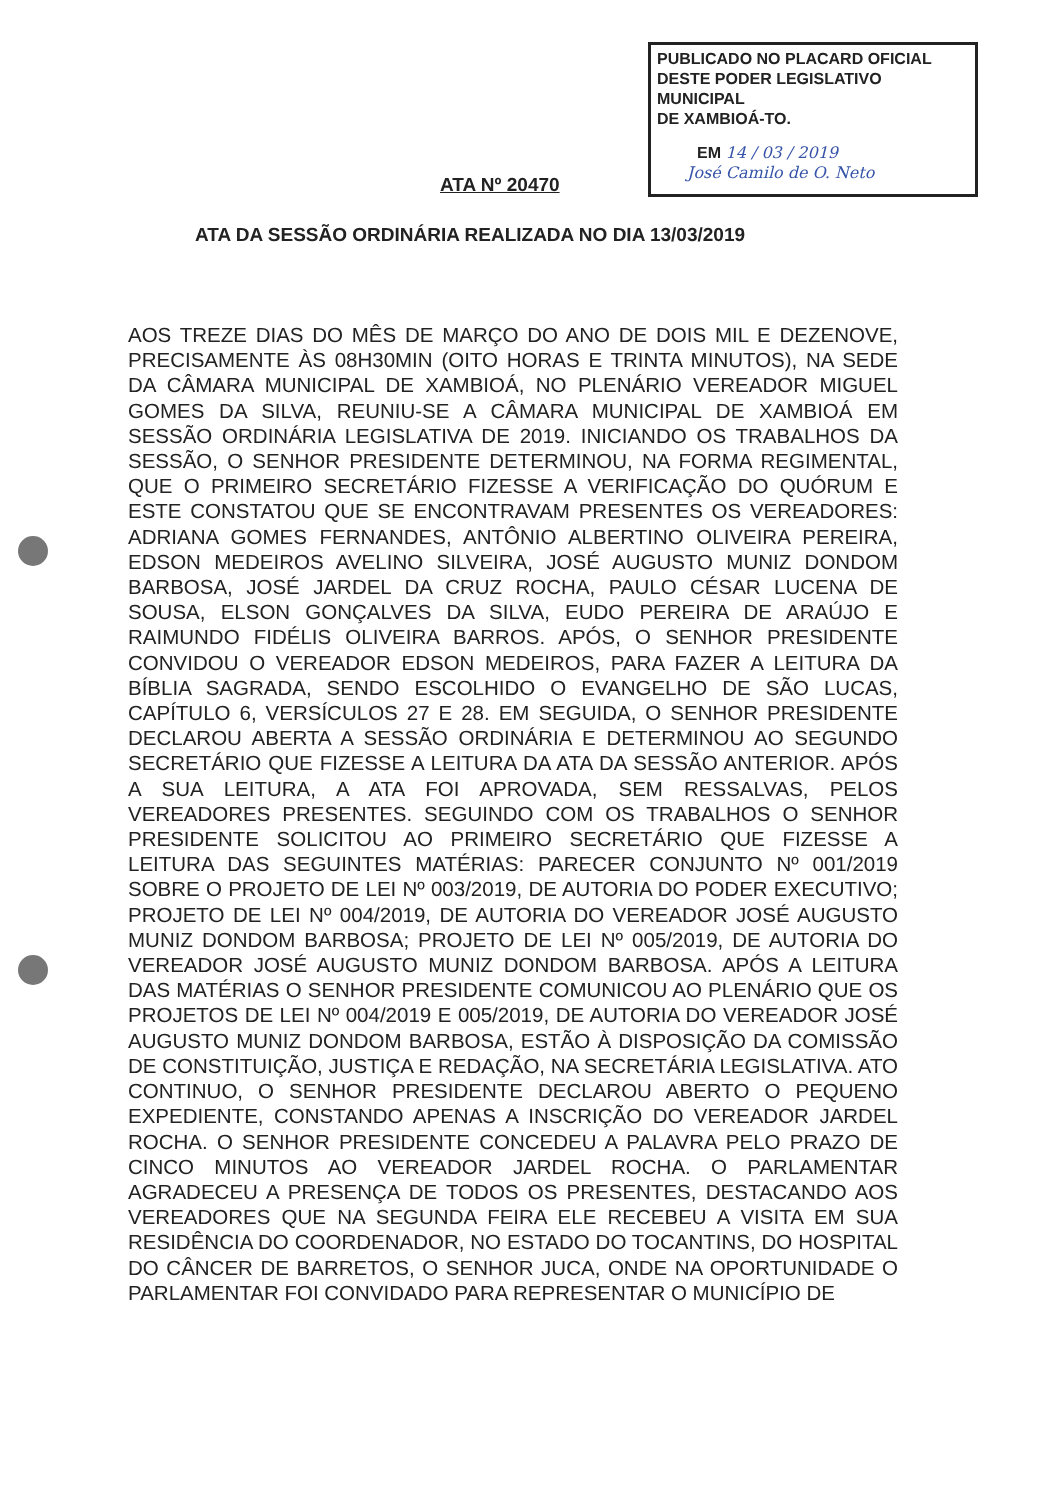PUBLICADO NO PLACARD OFICIAL
DESTE PODER LEGISLATIVO MUNICIPAL
DE XAMBIOÁ-TO.
EM 14 / 03 / 2019
José Camilo de O. Neto
ATA Nº 20470
ATA DA SESSÃO ORDINÁRIA REALIZADA NO DIA 13/03/2019
AOS TREZE DIAS DO MÊS DE MARÇO DO ANO DE DOIS MIL E DEZENOVE, PRECISAMENTE ÀS 08H30MIN (OITO HORAS E TRINTA MINUTOS), NA SEDE DA CÂMARA MUNICIPAL DE XAMBIOÁ, NO PLENÁRIO VEREADOR MIGUEL GOMES DA SILVA, REUNIU-SE A CÂMARA MUNICIPAL DE XAMBIOÁ EM SESSÃO ORDINÁRIA LEGISLATIVA DE 2019. INICIANDO OS TRABALHOS DA SESSÃO, O SENHOR PRESIDENTE DETERMINOU, NA FORMA REGIMENTAL, QUE O PRIMEIRO SECRETÁRIO FIZESSE A VERIFICAÇÃO DO QUÓRUM E ESTE CONSTATOU QUE SE ENCONTRAVAM PRESENTES OS VEREADORES: ADRIANA GOMES FERNANDES, ANTÔNIO ALBERTINO OLIVEIRA PEREIRA, EDSON MEDEIROS AVELINO SILVEIRA, JOSÉ AUGUSTO MUNIZ DONDOM BARBOSA, JOSÉ JARDEL DA CRUZ ROCHA, PAULO CÉSAR LUCENA DE SOUSA, ELSON GONÇALVES DA SILVA, EUDO PEREIRA DE ARAÚJO E RAIMUNDO FIDÉLIS OLIVEIRA BARROS. APÓS, O SENHOR PRESIDENTE CONVIDOU O VEREADOR EDSON MEDEIROS, PARA FAZER A LEITURA DA BÍBLIA SAGRADA, SENDO ESCOLHIDO O EVANGELHO DE SÃO LUCAS, CAPÍTULO 6, VERSÍCULOS 27 E 28. EM SEGUIDA, O SENHOR PRESIDENTE DECLAROU ABERTA A SESSÃO ORDINÁRIA E DETERMINOU AO SEGUNDO SECRETÁRIO QUE FIZESSE A LEITURA DA ATA DA SESSÃO ANTERIOR. APÓS A SUA LEITURA, A ATA FOI APROVADA, SEM RESSALVAS, PELOS VEREADORES PRESENTES. SEGUINDO COM OS TRABALHOS O SENHOR PRESIDENTE SOLICITOU AO PRIMEIRO SECRETÁRIO QUE FIZESSE A LEITURA DAS SEGUINTES MATÉRIAS: PARECER CONJUNTO Nº 001/2019 SOBRE O PROJETO DE LEI Nº 003/2019, DE AUTORIA DO PODER EXECUTIVO; PROJETO DE LEI Nº 004/2019, DE AUTORIA DO VEREADOR JOSÉ AUGUSTO MUNIZ DONDOM BARBOSA; PROJETO DE LEI Nº 005/2019, DE AUTORIA DO VEREADOR JOSÉ AUGUSTO MUNIZ DONDOM BARBOSA. APÓS A LEITURA DAS MATÉRIAS O SENHOR PRESIDENTE COMUNICOU AO PLENÁRIO QUE OS PROJETOS DE LEI Nº 004/2019 E 005/2019, DE AUTORIA DO VEREADOR JOSÉ AUGUSTO MUNIZ DONDOM BARBOSA, ESTÃO À DISPOSIÇÃO DA COMISSÃO DE CONSTITUIÇÃO, JUSTIÇA E REDAÇÃO, NA SECRETÁRIA LEGISLATIVA. ATO CONTINUO, O SENHOR PRESIDENTE DECLAROU ABERTO O PEQUENO EXPEDIENTE, CONSTANDO APENAS A INSCRIÇÃO DO VEREADOR JARDEL ROCHA. O SENHOR PRESIDENTE CONCEDEU A PALAVRA PELO PRAZO DE CINCO MINUTOS AO VEREADOR JARDEL ROCHA. O PARLAMENTAR AGRADECEU A PRESENÇA DE TODOS OS PRESENTES, DESTACANDO AOS VEREADORES QUE NA SEGUNDA FEIRA ELE RECEBEU A VISITA EM SUA RESIDÊNCIA DO COORDENADOR, NO ESTADO DO TOCANTINS, DO HOSPITAL DO CÂNCER DE BARRETOS, O SENHOR JUCA, ONDE NA OPORTUNIDADE O PARLAMENTAR FOI CONVIDADO PARA REPRESENTAR O MUNICÍPIO DE